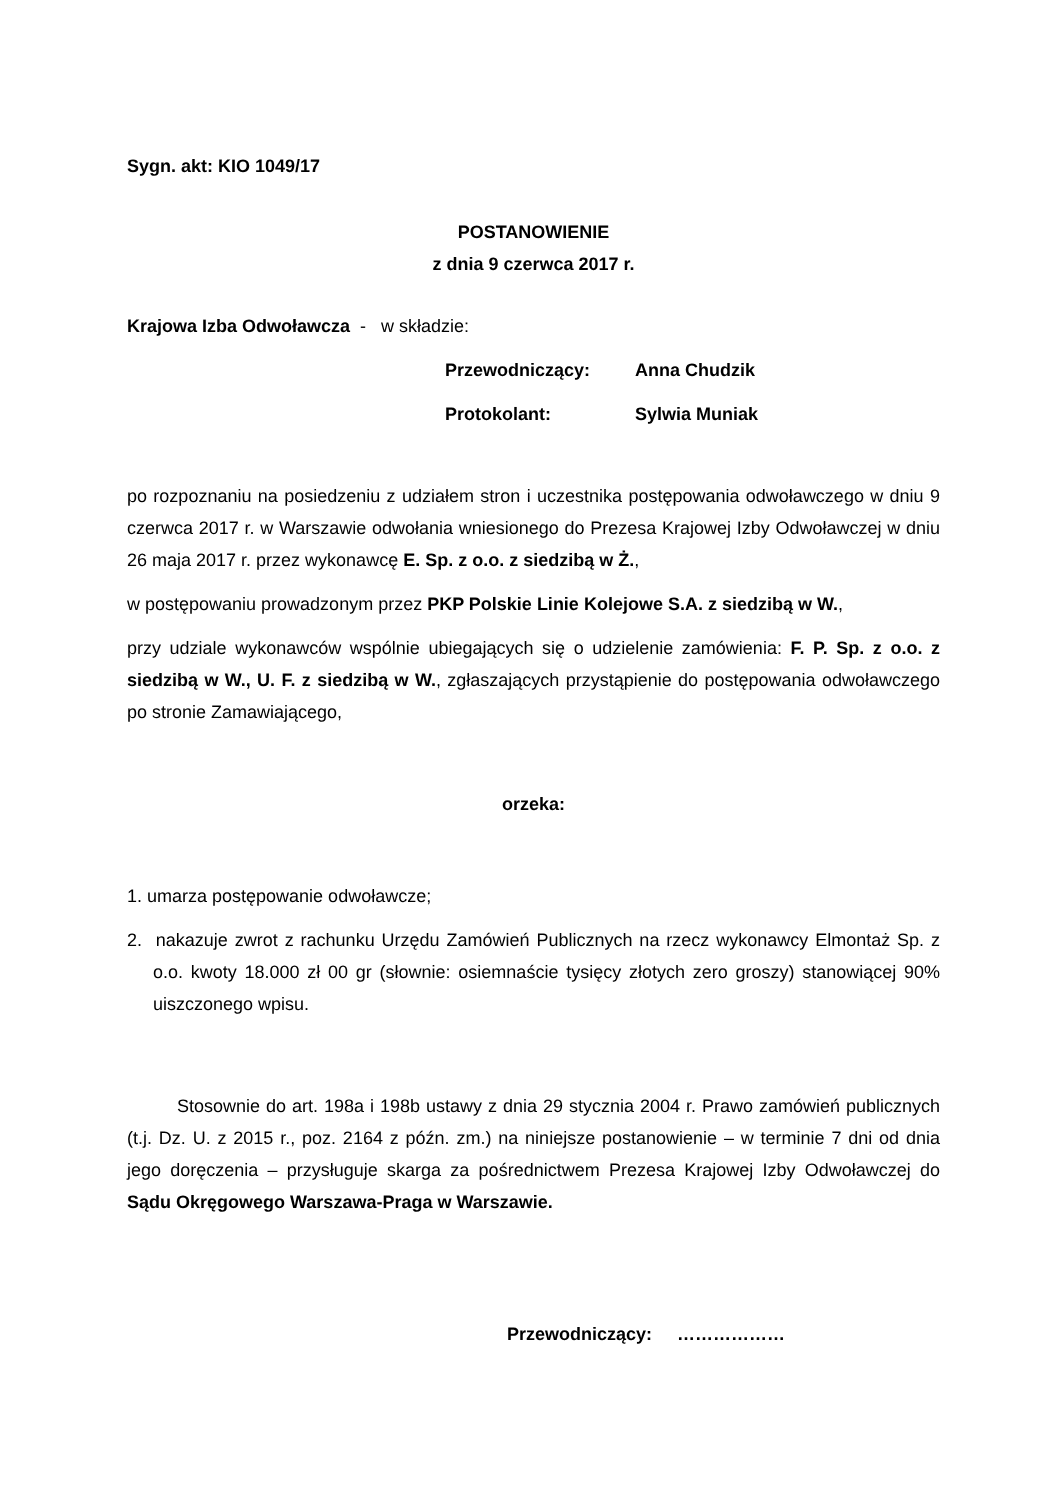Sygn. akt: KIO 1049/17
POSTANOWIENIE
z dnia 9 czerwca 2017 r.
Krajowa Izba Odwoławcza - w składzie:
Przewodniczący: Anna Chudzik
Protokolant: Sylwia Muniak
po rozpoznaniu na posiedzeniu z udziałem stron i uczestnika postępowania odwoławczego w dniu 9 czerwca 2017 r. w Warszawie odwołania wniesionego do Prezesa Krajowej Izby Odwoławczej w dniu 26 maja 2017 r. przez wykonawcę E. Sp. z o.o. z siedzibą w Ż.,
w postępowaniu prowadzonym przez PKP Polskie Linie Kolejowe S.A. z siedzibą w W.,
przy udziale wykonawców wspólnie ubiegających się o udzielenie zamówienia: F. P. Sp. z o.o. z siedzibą w W., U. F. z siedzibą w W., zgłaszających przystąpienie do postępowania odwoławczego po stronie Zamawiającego,
orzeka:
1. umarza postępowanie odwoławcze;
2. nakazuje zwrot z rachunku Urzędu Zamówień Publicznych na rzecz wykonawcy Elmontaż Sp. z o.o. kwoty 18.000 zł 00 gr (słownie: osiemnaście tysięcy złotych zero groszy) stanowiącej 90% uiszczonego wpisu.
Stosownie do art. 198a i 198b ustawy z dnia 29 stycznia 2004 r. Prawo zamówień publicznych (t.j. Dz. U. z 2015 r., poz. 2164 z późn. zm.) na niniejsze postanowienie – w terminie 7 dni od dnia jego doręczenia – przysługuje skarga za pośrednictwem Prezesa Krajowej Izby Odwoławczej do Sądu Okręgowego Warszawa-Praga w Warszawie.
Przewodniczący: ………………